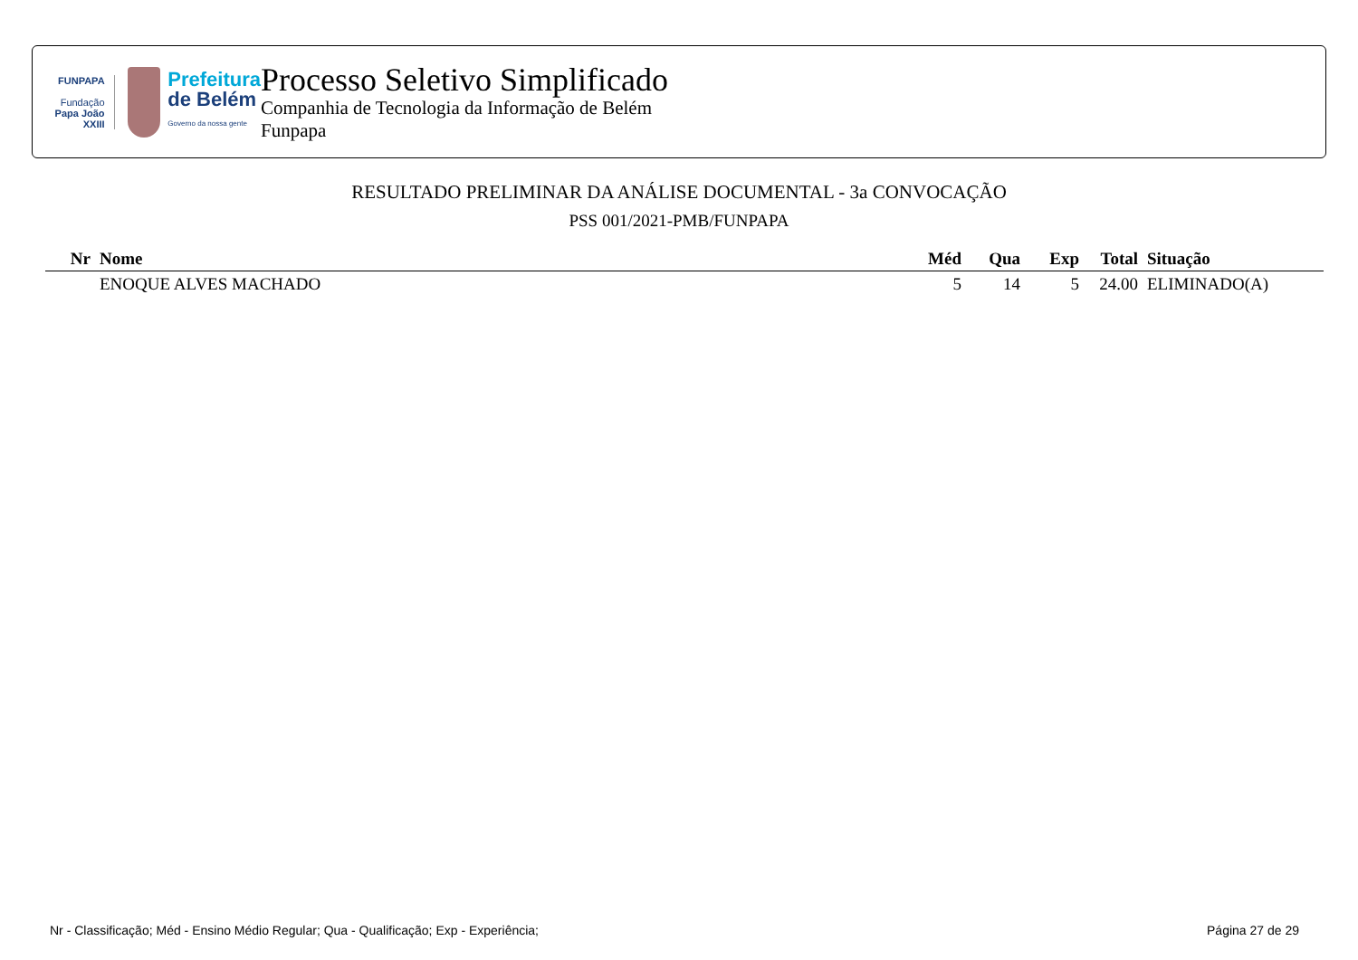FUNPAPA
Fundação
Papa João XXIII
Prefeitura
de Belém
Governo da nossa gente
Processo Seletivo Simplificado
Companhia de Tecnologia da Informação de Belém
Funpapa
RESULTADO PRELIMINAR DA ANÁLISE DOCUMENTAL - 3a CONVOCAÇÃO
PSS 001/2021-PMB/FUNPAPA
| Nr | Nome | Méd | Qua | Exp | Total | Situação |
| --- | --- | --- | --- | --- | --- | --- |
| | ENOQUE ALVES MACHADO | 5 | 14 | 5 | 24.00 | ELIMINADO(A) |
Nr - Classificação; Méd - Ensino Médio Regular; Qua - Qualificação; Exp - Experiência; Página 27 de 29